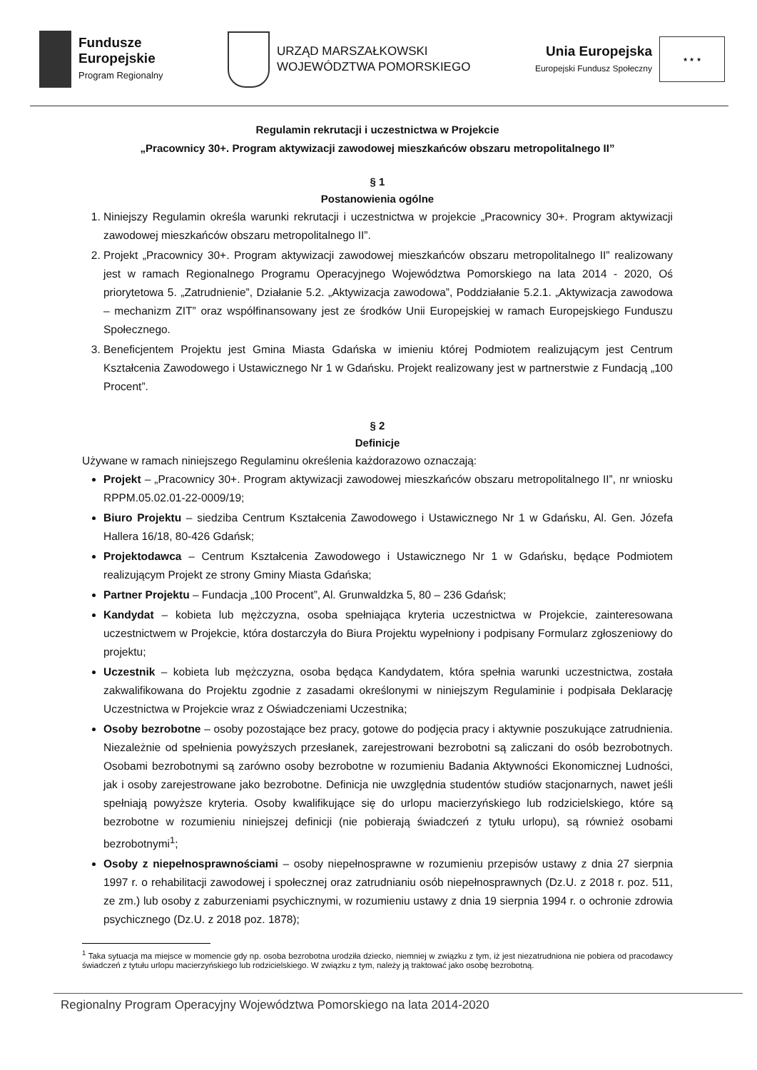Fundusze
Europejskie
Program Regionalny
URZĄD MARSZAŁKOWSKI
WOJEWÓDZTWA POMORSKIEGO
Unia Europejska
Europejski Fundusz Społeczny
★ ★ ★
Regulamin rekrutacji i uczestnictwa w Projekcie
„Pracownicy 30+. Program aktywizacji zawodowej mieszkańców obszaru metropolitalnego II”
§ 1
Postanowienia ogólne
1. Niniejszy Regulamin określa warunki rekrutacji i uczestnictwa w projekcie „Pracownicy 30+. Program aktywizacji zawodowej mieszkańców obszaru metropolitalnego II”.
2. Projekt „Pracownicy 30+. Program aktywizacji zawodowej mieszkańców obszaru metropolitalnego II” realizowany jest w ramach Regionalnego Programu Operacyjnego Województwa Pomorskiego na lata 2014 - 2020, Oś priorytetowa 5. „Zatrudnienie”, Działanie 5.2. „Aktywizacja zawodowa”, Poddziałanie 5.2.1. „Aktywizacja zawodowa – mechanizm ZIT” oraz współfinansowany jest ze środków Unii Europejskiej w ramach Europejskiego Funduszu Społecznego.
3. Beneficjentem Projektu jest Gmina Miasta Gdańska w imieniu której Podmiotem realizującym jest Centrum Kształcenia Zawodowego i Ustawicznego Nr 1 w Gdańsku. Projekt realizowany jest w partnerstwie z Fundacją „100 Procent”.
§ 2
Definicje
Używane w ramach niniejszego Regulaminu określenia każdorazowo oznaczają:
Projekt – „Pracownicy 30+. Program aktywizacji zawodowej mieszkańców obszaru metropolitalnego II”, nr wniosku RPPM.05.02.01-22-0009/19;
Biuro Projektu – siedziba Centrum Kształcenia Zawodowego i Ustawicznego Nr 1 w Gdańsku, Al. Gen. Józefa Hallera 16/18, 80-426 Gdańsk;
Projektodawca – Centrum Kształcenia Zawodowego i Ustawicznego Nr 1 w Gdańsku, będące Podmiotem realizującym Projekt ze strony Gminy Miasta Gdańska;
Partner Projektu – Fundacja „100 Procent”, Al. Grunwaldzka 5, 80 – 236 Gdańsk;
Kandydat – kobieta lub mężczyzna, osoba spełniająca kryteria uczestnictwa w Projekcie, zainteresowana uczestnictwem w Projekcie, która dostarczyła do Biura Projektu wypełniony i podpisany Formularz zgłoszeniowy do projektu;
Uczestnik – kobieta lub mężczyzna, osoba będąca Kandydatem, która spełnia warunki uczestnictwa, została zakwalifikowana do Projektu zgodnie z zasadami określonymi w niniejszym Regulaminie i podpisała Deklarację Uczestnictwa w Projekcie wraz z Oświadczeniami Uczestnika;
Osoby bezrobotne – osoby pozostające bez pracy, gotowe do podjęcia pracy i aktywnie poszukujące zatrudnienia. Niezależnie od spełnienia powyższych przesłanek, zarejestrowani bezrobotni są zaliczani do osób bezrobotnych. Osobami bezrobotnymi są zarówno osoby bezrobotne w rozumieniu Badania Aktywności Ekonomicznej Ludności, jak i osoby zarejestrowane jako bezrobotne. Definicja nie uwzględnia studentów studiów stacjonarnych, nawet jeśli spełniają powyższe kryteria. Osoby kwalifikujące się do urlopu macierzyńskiego lub rodzicielskiego, które są bezrobotne w rozumieniu niniejszej definicji (nie pobierają świadczeń z tytułu urlopu), są również osobami bezrobotnymi<sup>1</sup>;
Osoby z niepełnosprawnościami – osoby niepełnosprawne w rozumieniu przepisów ustawy z dnia 27 sierpnia 1997 r. o rehabilitacji zawodowej i społecznej oraz zatrudnianiu osób niepełnosprawnych (Dz.U. z 2018 r. poz. 511, ze zm.) lub osoby z zaburzeniami psychicznymi, w rozumieniu ustawy z dnia 19 sierpnia 1994 r. o ochronie zdrowia psychicznego (Dz.U. z 2018 poz. 1878);
<sup>1</sup> Taka sytuacja ma miejsce w momencie gdy np. osoba bezrobotna urodziła dziecko, niemniej w związku z tym, iż jest niezatrudniona nie pobiera od pracodawcy świadczeń z tytułu urlopu macierzyńskiego lub rodzicielskiego. W związku z tym, należy ją traktować jako osobę bezrobotną.
Regionalny Program Operacyjny Województwa Pomorskiego na lata 2014-2020